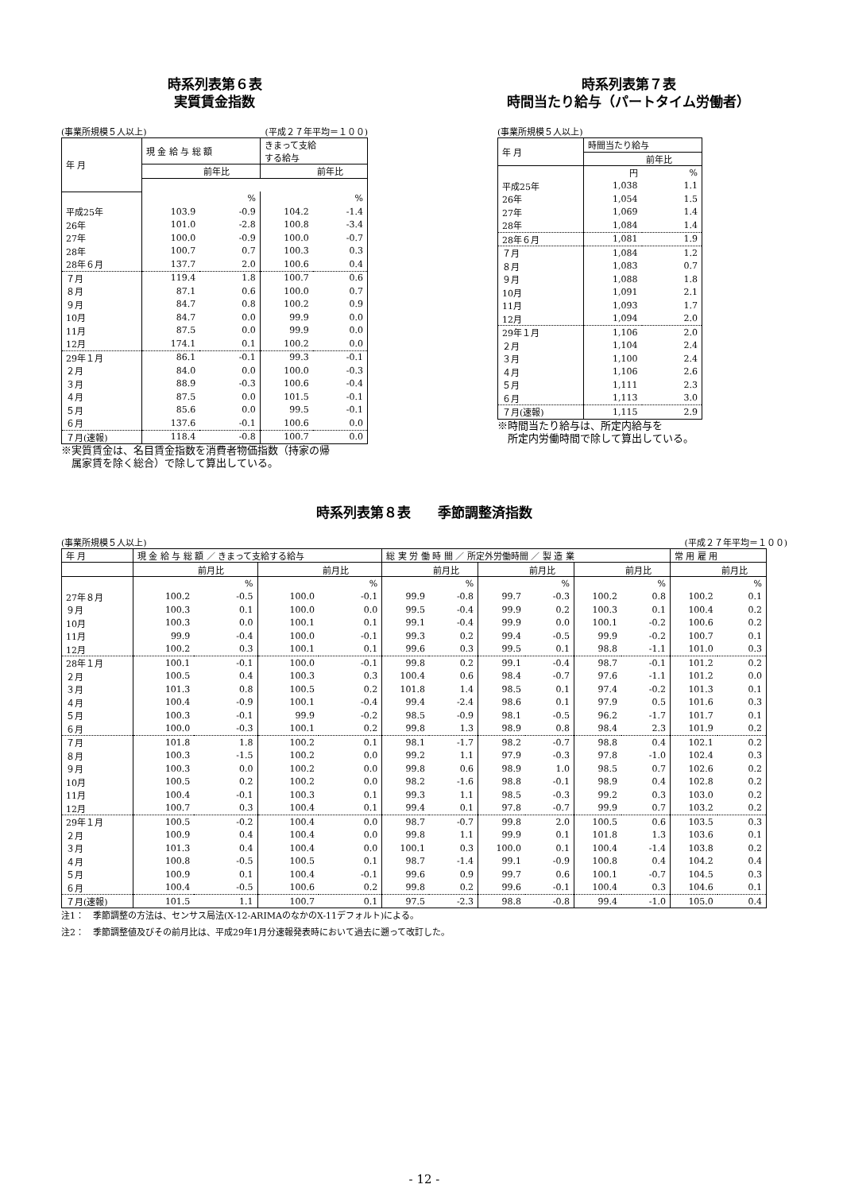時系列表第６表
実質賃金指数
(事業所規模５人以上) (平成２７年平均＝１００)
| 年 月 | 現 金 給 与 総 額 | | きまって支給 する給与 | |
| --- | --- | --- | --- | --- |
| | | 前年比 | | 前年比 |
| | | % | | % |
| 平成25年 | 103.9 | -0.9 | 104.2 | -1.4 |
| 26年 | 101.0 | -2.8 | 100.8 | -3.4 |
| 27年 | 100.0 | -0.9 | 100.0 | -0.7 |
| 28年 | 100.7 | 0.7 | 100.3 | 0.3 |
| 28年６月 | 137.7 | 2.0 | 100.6 | 0.4 |
| ７月 | 119.4 | 1.8 | 100.7 | 0.6 |
| ８月 | 87.1 | 0.6 | 100.0 | 0.7 |
| ９月 | 84.7 | 0.8 | 100.2 | 0.9 |
| 10月 | 84.7 | 0.0 | 99.9 | 0.0 |
| 11月 | 87.5 | 0.0 | 99.9 | 0.0 |
| 12月 | 174.1 | 0.1 | 100.2 | 0.0 |
| 29年１月 | 86.1 | -0.1 | 99.3 | -0.1 |
| ２月 | 84.0 | 0.0 | 100.0 | -0.3 |
| ３月 | 88.9 | -0.3 | 100.6 | -0.4 |
| ４月 | 87.5 | 0.0 | 101.5 | -0.1 |
| ５月 | 85.6 | 0.0 | 99.5 | -0.1 |
| ６月 | 137.6 | -0.1 | 100.6 | 0.0 |
| ７月(速報) | 118.4 | -0.8 | 100.7 | 0.0 |
※実質賃金は、名目賃金指数を消費者物価指数（持家の帰
　属家賃を除く総合）で除して算出している。
時系列表第７表
時間当たり給与（パートタイム労働者）
(事業所規模５人以上)
| 年 月 | 時間当たり給与 | |
| --- | --- | --- |
| | | 前年比 |
| | 円 | % |
| 平成25年 | 1,038 | 1.1 |
| 26年 | 1,054 | 1.5 |
| 27年 | 1,069 | 1.4 |
| 28年 | 1,084 | 1.4 |
| 28年６月 | 1,081 | 1.9 |
| ７月 | 1,084 | 1.2 |
| ８月 | 1,083 | 0.7 |
| ９月 | 1,088 | 1.8 |
| 10月 | 1,091 | 2.1 |
| 11月 | 1,093 | 1.7 |
| 12月 | 1,094 | 2.0 |
| 29年１月 | 1,106 | 2.0 |
| ２月 | 1,104 | 2.4 |
| ３月 | 1,100 | 2.4 |
| ４月 | 1,106 | 2.6 |
| ５月 | 1,111 | 2.3 |
| ６月 | 1,113 | 3.0 |
| ７月(速報) | 1,115 | 2.9 |
※時間当たり給与は、所定内給与を
　所定内労働時間で除して算出している。
時系列表第８表　　季節調整済指数
(事業所規模５人以上) (平成２７年平均＝１００)
| 年 月 | 現 金 給 与 総 額 ／ きまって支給する給与 | | | | 総 実 労 働 時 間 ／ 所定外労働時間 ／ 製 造 業 | | | | | | 常 用 雇 用 | |
| --- | --- | --- | --- | --- | --- | --- | --- | --- | --- | --- | --- | --- |
| | | 前月比 | | 前月比 | | 前月比 | | 前月比 | | 前月比 | | 前月比 |
| | | % | | % | | % | | % | | % | | % |
| 27年８月 | 100.2 | -0.5 | 100.0 | -0.1 | 99.9 | -0.8 | 99.7 | -0.3 | 100.2 | 0.8 | 100.2 | 0.1 |
| ９月 | 100.3 | 0.1 | 100.0 | 0.0 | 99.5 | -0.4 | 99.9 | 0.2 | 100.3 | 0.1 | 100.4 | 0.2 |
| 10月 | 100.3 | 0.0 | 100.1 | 0.1 | 99.1 | -0.4 | 99.9 | 0.0 | 100.1 | -0.2 | 100.6 | 0.2 |
| 11月 | 99.9 | -0.4 | 100.0 | -0.1 | 99.3 | 0.2 | 99.4 | -0.5 | 99.9 | -0.2 | 100.7 | 0.1 |
| 12月 | 100.2 | 0.3 | 100.1 | 0.1 | 99.6 | 0.3 | 99.5 | 0.1 | 98.8 | -1.1 | 101.0 | 0.3 |
| 28年１月 | 100.1 | -0.1 | 100.0 | -0.1 | 99.8 | 0.2 | 99.1 | -0.4 | 98.7 | -0.1 | 101.2 | 0.2 |
| ２月 | 100.5 | 0.4 | 100.3 | 0.3 | 100.4 | 0.6 | 98.4 | -0.7 | 97.6 | -1.1 | 101.2 | 0.0 |
| ３月 | 101.3 | 0.8 | 100.5 | 0.2 | 101.8 | 1.4 | 98.5 | 0.1 | 97.4 | -0.2 | 101.3 | 0.1 |
| ４月 | 100.4 | -0.9 | 100.1 | -0.4 | 99.4 | -2.4 | 98.6 | 0.1 | 97.9 | 0.5 | 101.6 | 0.3 |
| ５月 | 100.3 | -0.1 | 99.9 | -0.2 | 98.5 | -0.9 | 98.1 | -0.5 | 96.2 | -1.7 | 101.7 | 0.1 |
| ６月 | 100.0 | -0.3 | 100.1 | 0.2 | 99.8 | 1.3 | 98.9 | 0.8 | 98.4 | 2.3 | 101.9 | 0.2 |
| ７月 | 101.8 | 1.8 | 100.2 | 0.1 | 98.1 | -1.7 | 98.2 | -0.7 | 98.8 | 0.4 | 102.1 | 0.2 |
| ８月 | 100.3 | -1.5 | 100.2 | 0.0 | 99.2 | 1.1 | 97.9 | -0.3 | 97.8 | -1.0 | 102.4 | 0.3 |
| ９月 | 100.3 | 0.0 | 100.2 | 0.0 | 99.8 | 0.6 | 98.9 | 1.0 | 98.5 | 0.7 | 102.6 | 0.2 |
| 10月 | 100.5 | 0.2 | 100.2 | 0.0 | 98.2 | -1.6 | 98.8 | -0.1 | 98.9 | 0.4 | 102.8 | 0.2 |
| 11月 | 100.4 | -0.1 | 100.3 | 0.1 | 99.3 | 1.1 | 98.5 | -0.3 | 99.2 | 0.3 | 103.0 | 0.2 |
| 12月 | 100.7 | 0.3 | 100.4 | 0.1 | 99.4 | 0.1 | 97.8 | -0.7 | 99.9 | 0.7 | 103.2 | 0.2 |
| 29年１月 | 100.5 | -0.2 | 100.4 | 0.0 | 98.7 | -0.7 | 99.8 | 2.0 | 100.5 | 0.6 | 103.5 | 0.3 |
| ２月 | 100.9 | 0.4 | 100.4 | 0.0 | 99.8 | 1.1 | 99.9 | 0.1 | 101.8 | 1.3 | 103.6 | 0.1 |
| ３月 | 101.3 | 0.4 | 100.4 | 0.0 | 100.1 | 0.3 | 100.0 | 0.1 | 100.4 | -1.4 | 103.8 | 0.2 |
| ４月 | 100.8 | -0.5 | 100.5 | 0.1 | 98.7 | -1.4 | 99.1 | -0.9 | 100.8 | 0.4 | 104.2 | 0.4 |
| ５月 | 100.9 | 0.1 | 100.4 | -0.1 | 99.6 | 0.9 | 99.7 | 0.6 | 100.1 | -0.7 | 104.5 | 0.3 |
| ６月 | 100.4 | -0.5 | 100.6 | 0.2 | 99.8 | 0.2 | 99.6 | -0.1 | 100.4 | 0.3 | 104.6 | 0.1 |
| ７月(速報) | 101.5 | 1.1 | 100.7 | 0.1 | 97.5 | -2.3 | 98.8 | -0.8 | 99.4 | -1.0 | 105.0 | 0.4 |
注1：　季節調整の方法は、センサス局法(X-12-ARIMAのなかのX-11デフォルト)による。
注2：　季節調整値及びその前月比は、平成29年1月分速報発表時において過去に遡って改訂した。
- 12 -